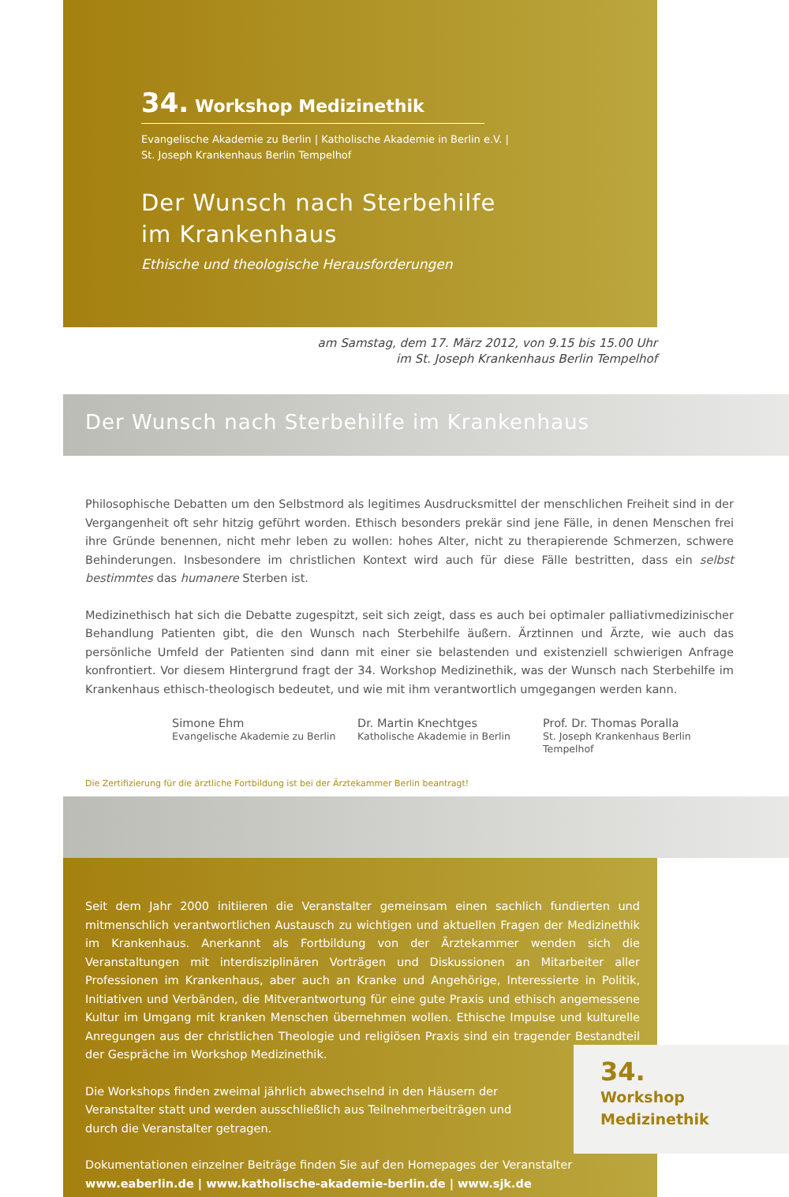34. Workshop Medizinethik
Evangelische Akademie zu Berlin | Katholische Akademie in Berlin e.V. |
St. Joseph Krankenhaus Berlin Tempelhof
Der Wunsch nach Sterbehilfe
im Krankenhaus
Ethische und theologische Herausforderungen
am Samstag, dem 17. März 2012, von 9.15 bis 15.00 Uhr
im St. Joseph Krankenhaus Berlin Tempelhof
Der Wunsch nach Sterbehilfe im Krankenhaus
Philosophische Debatten um den Selbstmord als legitimes Ausdrucksmittel der menschlichen Freiheit sind in der Vergangenheit oft sehr hitzig geführt worden. Ethisch besonders prekär sind jene Fälle, in denen Menschen frei ihre Gründe benennen, nicht mehr leben zu wollen: hohes Alter, nicht zu therapierende Schmerzen, schwere Behinderungen. Insbesondere im christlichen Kontext wird auch für diese Fälle bestritten, dass ein selbst bestimmtes das humanere Sterben ist.
Medizinethisch hat sich die Debatte zugespitzt, seit sich zeigt, dass es auch bei optimaler palliativmedizinischer Behandlung Patienten gibt, die den Wunsch nach Sterbehilfe äußern. Ärztinnen und Ärzte, wie auch das persönliche Umfeld der Patienten sind dann mit einer sie belastenden und existenziell schwierigen Anfrage konfrontiert. Vor diesem Hintergrund fragt der 34. Workshop Medizinethik, was der Wunsch nach Sterbehilfe im Krankenhaus ethisch-theologisch bedeutet, und wie mit ihm verantwortlich umgegangen werden kann.
Simone Ehm
Evangelische Akademie zu Berlin
Dr. Martin Knechtges
Katholische Akademie in Berlin
Prof. Dr. Thomas Poralla
St. Joseph Krankenhaus Berlin Tempelhof
Die Zertifizierung für die ärztliche Fortbildung ist bei der Ärztekammer Berlin beantragt!
Seit dem Jahr 2000 initiieren die Veranstalter gemeinsam einen sachlich fundierten und mitmenschlich verantwortlichen Austausch zu wichtigen und aktuellen Fragen der Medizinethik im Krankenhaus. Anerkannt als Fortbildung von der Ärztekammer wenden sich die Veranstaltungen mit interdisziplinären Vorträgen und Diskussionen an Mitarbeiter aller Professionen im Krankenhaus, aber auch an Kranke und Angehörige, Interessierte in Politik, Initiativen und Verbänden, die Mitverantwortung für eine gute Praxis und ethisch angemessene Kultur im Umgang mit kranken Menschen übernehmen wollen. Ethische Impulse und kulturelle Anregungen aus der christlichen Theologie und religiösen Praxis sind ein tragender Bestandteil der Gespräche im Workshop Medizinethik.
Die Workshops finden zweimal jährlich abwechselnd in den Häusern der Veranstalter statt und werden ausschließlich aus Teilnehmerbeiträgen und durch die Veranstalter getragen.
Dokumentationen einzelner Beiträge finden Sie auf den Homepages der Veranstalter
www.eaberlin.de | www.katholische-akademie-berlin.de | www.sjk.de
34.
Workshop
Medizinethik